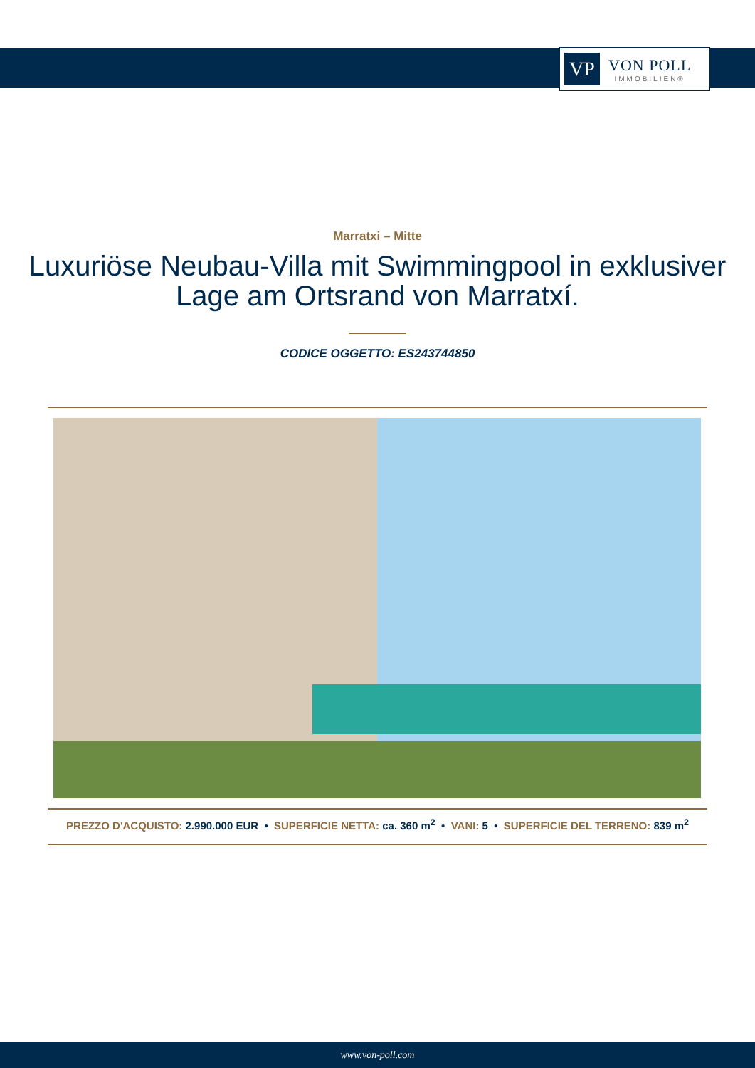VP
VON POLL
IMMOBILIEN®
Marratxi – Mitte
Luxuriöse Neubau-Villa mit Swimmingpool in exklusiver Lage am Ortsrand von Marratxí.
CODICE OGGETTO: ES243744850
PREZZO D'ACQUISTO: 2.990.000 EUR • SUPERFICIE NETTA: ca. 360 m<sup>2</sup> • VANI: 5 • SUPERFICIE DEL TERRENO: 839 m<sup>2</sup>
www.von-poll.com